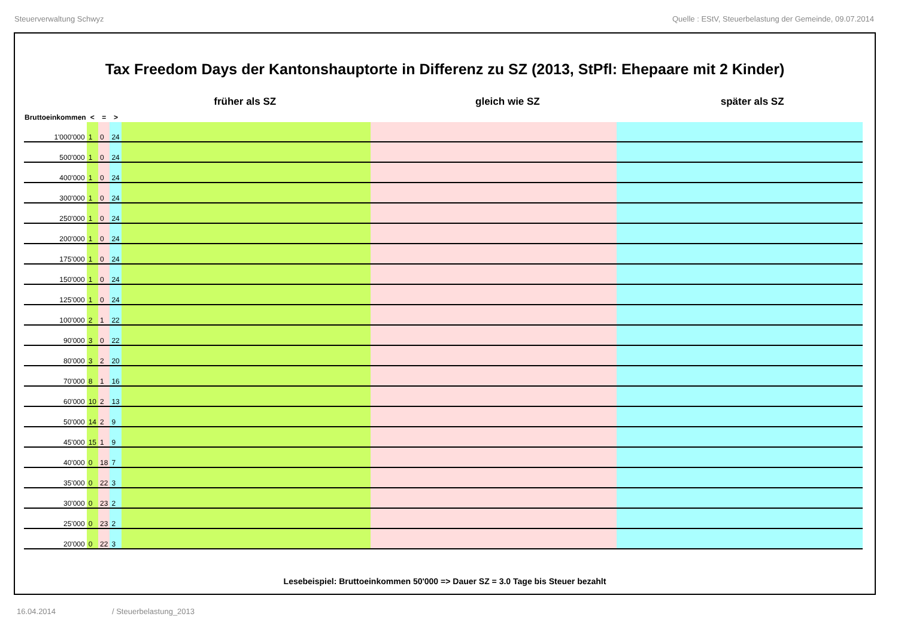Steuerverwaltung Schwyz Quelle : EStV, Steuerbelastung der Gemeinde, 09.07.2014
Tax Freedom Days der Kantonshauptorte in Differenz zu SZ (2013, StPfl: Ehepaare mit 2 Kinder)
früher als SZ gleich wie SZ später als SZ
| Bruttoeinkommen | < | = | > | | | |
| --- | --- | --- | --- | --- | --- | --- |
| 1'000'000 | 1 | 0 | 24 | | | |
| 500'000 | 1 | 0 | 24 | | | |
| 400'000 | 1 | 0 | 24 | | | |
| 300'000 | 1 | 0 | 24 | | | |
| 250'000 | 1 | 0 | 24 | | | |
| 200'000 | 1 | 0 | 24 | | | |
| 175'000 | 1 | 0 | 24 | | | |
| 150'000 | 1 | 0 | 24 | | | |
| 125'000 | 1 | 0 | 24 | | | |
| 100'000 | 2 | 1 | 22 | | | |
| 90'000 | 3 | 0 | 22 | | | |
| 80'000 | 3 | 2 | 20 | | | |
| 70'000 | 8 | 1 | 16 | | | |
| 60'000 | 10 | 2 | 13 | | | |
| 50'000 | 14 | 2 | 9 | | | |
| 45'000 | 15 | 1 | 9 | | | |
| 40'000 | 0 | 18 | 7 | | | |
| 35'000 | 0 | 22 | 3 | | | |
| 30'000 | 0 | 23 | 2 | | | |
| 25'000 | 0 | 23 | 2 | | | |
| 20'000 | 0 | 22 | 3 | | | |
Lesebeispiel: Bruttoeinkommen 50'000 => Dauer SZ = 3.0 Tage bis Steuer bezahlt
16.04.2014 / Steuerbelastung_2013